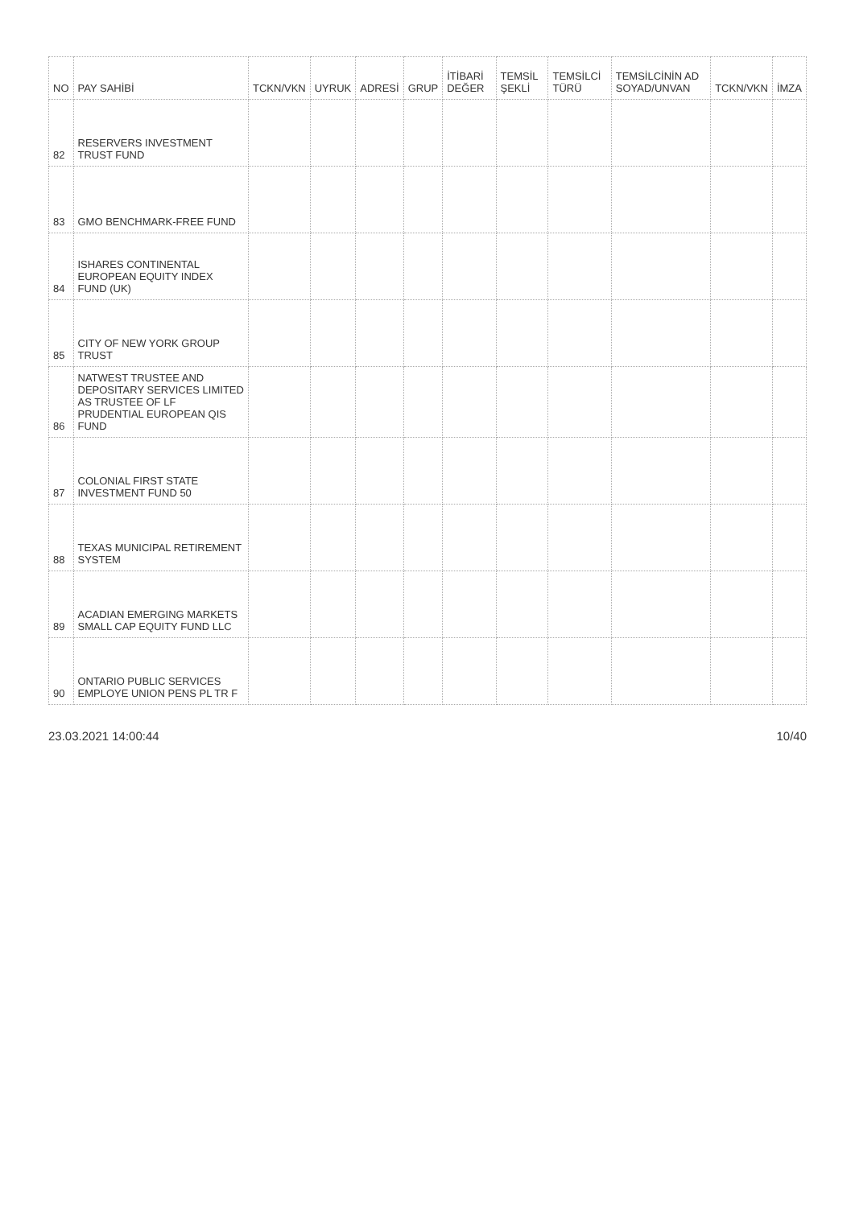| NO | PAY SAHİBİ | TCKN/VKN | UYRUK | ADRESİ | GRUP | İTİBARİ DEĞER | TEMSİL ŞEKLİ | TEMSİLCİ TÜRÜ | TEMSİLCİNİN AD SOYAD/UNVAN | TCKN/VKN | İMZA |
| --- | --- | --- | --- | --- | --- | --- | --- | --- | --- | --- | --- |
| 82 | RESERVERS INVESTMENT TRUST FUND | | | | | | | | | | |
| 83 | GMO BENCHMARK-FREE FUND | | | | | | | | | | |
| 84 | ISHARES CONTINENTAL EUROPEAN EQUITY INDEX FUND (UK) | | | | | | | | | | |
| 85 | CITY OF NEW YORK GROUP TRUST | | | | | | | | | | |
| 86 | NATWEST TRUSTEE AND DEPOSITARY SERVICES LIMITED AS TRUSTEE OF LF PRUDENTIAL EUROPEAN QIS FUND | | | | | | | | | | |
| 87 | COLONIAL FIRST STATE INVESTMENT FUND 50 | | | | | | | | | | |
| 88 | TEXAS MUNICIPAL RETIREMENT SYSTEM | | | | | | | | | | |
| 89 | ACADIAN EMERGING MARKETS SMALL CAP EQUITY FUND LLC | | | | | | | | | | |
| 90 | ONTARIO PUBLIC SERVICES EMPLOYE UNION PENS PL TR F | | | | | | | | | | |
23.03.2021 14:00:44 10/40